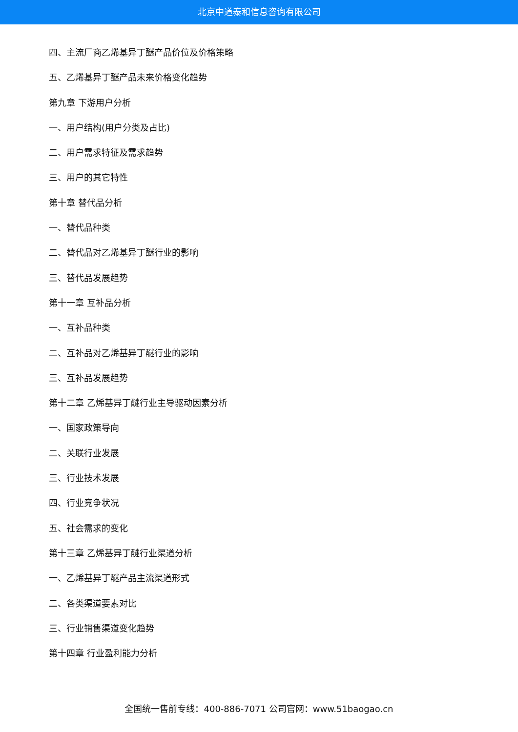北京中道泰和信息咨询有限公司
四、主流厂商乙烯基异丁醚产品价位及价格策略
五、乙烯基异丁醚产品未来价格变化趋势
第九章 下游用户分析
一、用户结构(用户分类及占比)
二、用户需求特征及需求趋势
三、用户的其它特性
第十章 替代品分析
一、替代品种类
二、替代品对乙烯基异丁醚行业的影响
三、替代品发展趋势
第十一章 互补品分析
一、互补品种类
二、互补品对乙烯基异丁醚行业的影响
三、互补品发展趋势
第十二章 乙烯基异丁醚行业主导驱动因素分析
一、国家政策导向
二、关联行业发展
三、行业技术发展
四、行业竞争状况
五、社会需求的变化
第十三章 乙烯基异丁醚行业渠道分析
一、乙烯基异丁醚产品主流渠道形式
二、各类渠道要素对比
三、行业销售渠道变化趋势
第十四章 行业盈利能力分析
全国统一售前专线：400-886-7071 公司官网：www.51baogao.cn